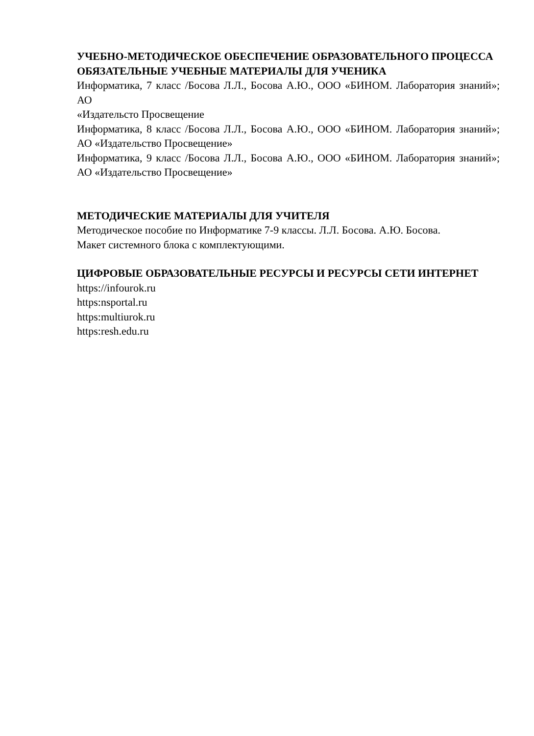УЧЕБНО-МЕТОДИЧЕСКОЕ ОБЕСПЕЧЕНИЕ ОБРАЗОВАТЕЛЬНОГО ПРОЦЕССА
ОБЯЗАТЕЛЬНЫЕ УЧЕБНЫЕ МАТЕРИАЛЫ ДЛЯ УЧЕНИКА
Информатика, 7 класс /Босова Л.Л., Босова А.Ю., ООО «БИНОМ. Лаборатория знаний»; АО
«Издательсто Просвещение
Информатика, 8 класс /Босова Л.Л., Босова А.Ю., ООО «БИНОМ. Лаборатория знаний»; АО «Издательство Просвещение»
Информатика, 9 класс /Босова Л.Л., Босова А.Ю., ООО «БИНОМ. Лаборатория знаний»; АО «Издательство Просвещение»
МЕТОДИЧЕСКИЕ МАТЕРИАЛЫ ДЛЯ УЧИТЕЛЯ
Методическое пособие по Информатике 7-9 классы. Л.Л. Босова. А.Ю. Босова.
Макет системного блока с комплектующими.
ЦИФРОВЫЕ ОБРАЗОВАТЕЛЬНЫЕ РЕСУРСЫ И РЕСУРСЫ СЕТИ ИНТЕРНЕТ
https://infourok.ru
https:nsportal.ru
https:multiurok.ru
https:resh.edu.ru